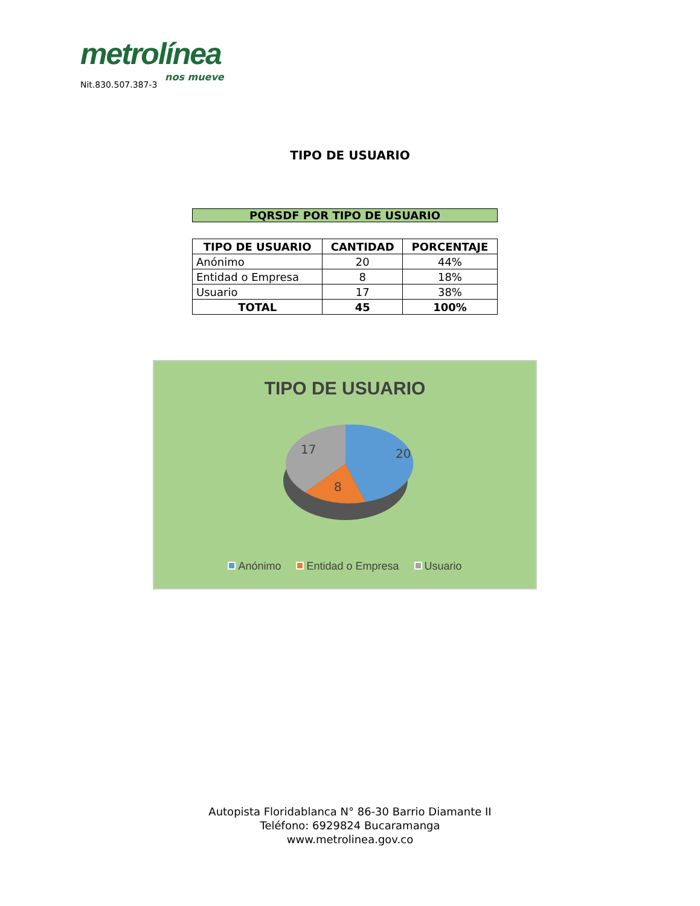metrolínea
nos mueve
Nit.830.507.387-3
TIPO DE USUARIO
PQRSDF POR TIPO DE USUARIO
| TIPO DE USUARIO | CANTIDAD | PORCENTAJE |
| --- | --- | --- |
| Anónimo | 20 | 44% |
| Entidad o Empresa | 8 | 18% |
| Usuario | 17 | 38% |
| TOTAL | 45 | 100% |
TIPO DE USUARIO
20
8
17
Anónimo Entidad o Empresa Usuario
Autopista Floridablanca N° 86-30 Barrio Diamante II
Teléfono: 6929824 Bucaramanga
www.metrolinea.gov.co